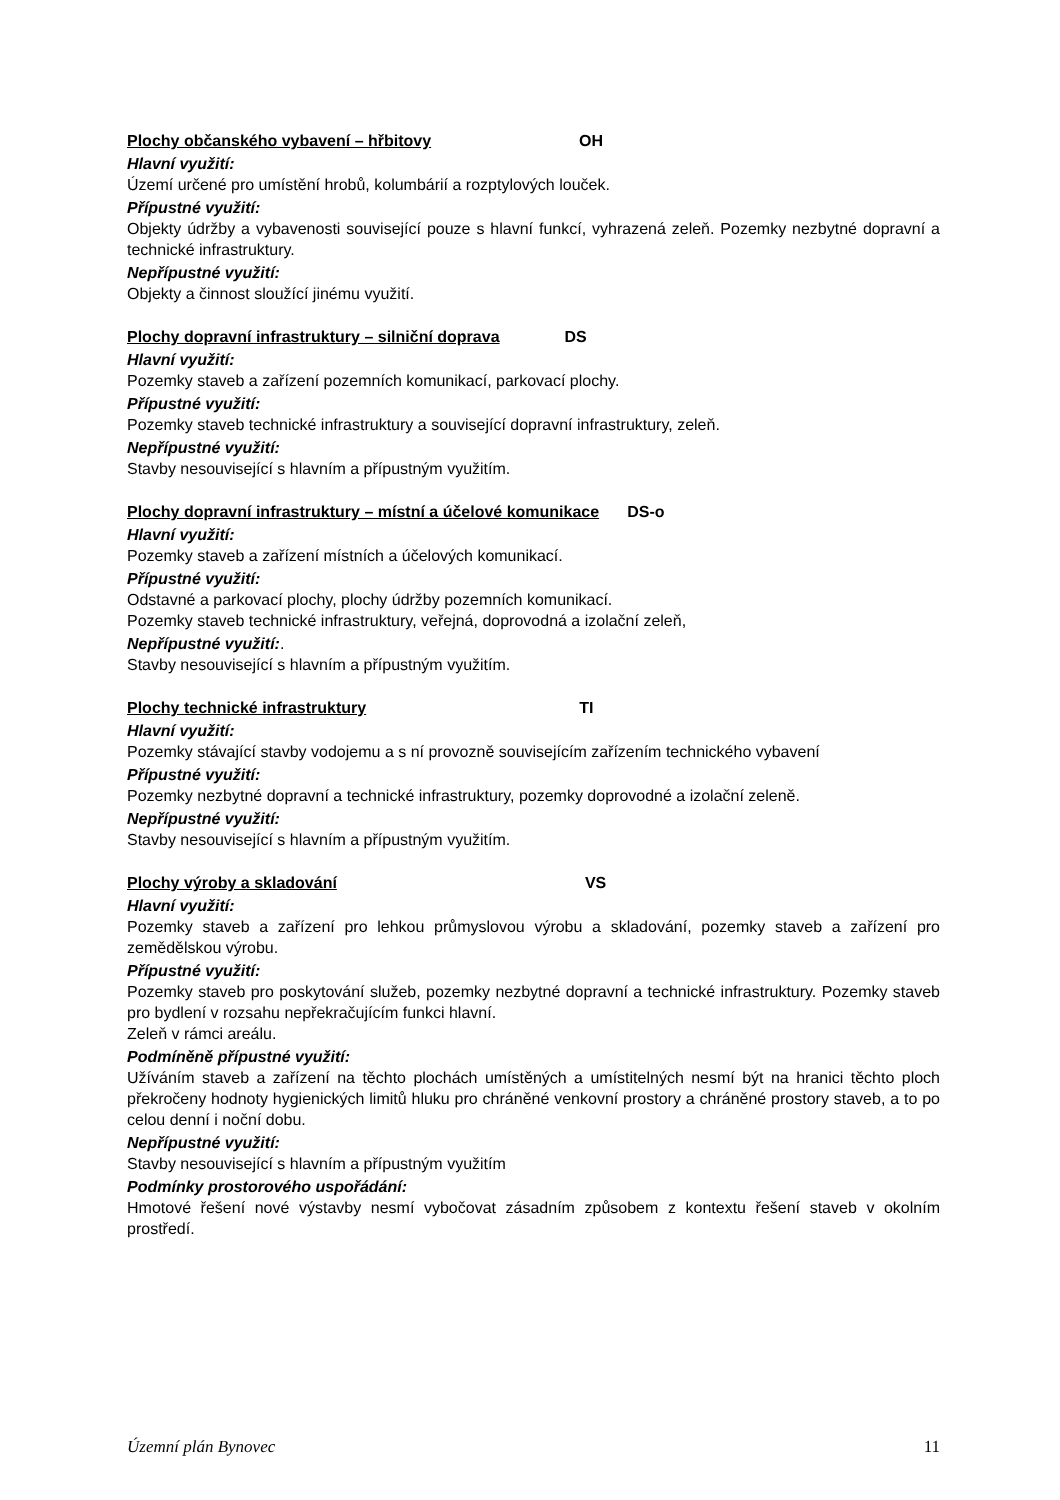Plochy občanského vybavení – hřbitovy OH
Hlavní využití:
Území určené pro umístění hrobů, kolumbárií a rozptylových louček.
Přípustné využití:
Objekty údržby a vybavenosti související pouze s hlavní funkcí, vyhrazená zeleň. Pozemky nezbytné dopravní a technické infrastruktury.
Nepřípustné využití:
Objekty a činnost sloužící jinému využití.
Plochy dopravní infrastruktury – silniční doprava DS
Hlavní využití:
Pozemky staveb a zařízení pozemních komunikací, parkovací plochy.
Přípustné využití:
Pozemky staveb technické infrastruktury a související dopravní infrastruktury, zeleň.
Nepřípustné využití:
Stavby nesouvisející s hlavním a přípustným využitím.
Plochy dopravní infrastruktury – místní a účelové komunikace DS-o
Hlavní využití:
Pozemky staveb a zařízení místních a účelových komunikací.
Přípustné využití:
Odstavné a parkovací plochy, plochy údržby pozemních komunikací.
Pozemky staveb technické infrastruktury, veřejná, doprovodná a izolační zeleň,
Nepřípustné využití:.
Stavby nesouvisející s hlavním a přípustným využitím.
Plochy technické infrastruktury TI
Hlavní využití:
Pozemky stávající stavby vodojemu a s ní provozně souvisejícím zařízením technického vybavení
Přípustné využití:
Pozemky nezbytné dopravní a technické infrastruktury, pozemky doprovodné a izolační zeleně.
Nepřípustné využití:
Stavby nesouvisející s hlavním a přípustným využitím.
Plochy výroby a skladování VS
Hlavní využití:
Pozemky staveb a zařízení pro lehkou průmyslovou výrobu a skladování, pozemky staveb a zařízení pro zemědělskou výrobu.
Přípustné využití:
Pozemky staveb pro poskytování služeb, pozemky nezbytné dopravní a technické infrastruktury. Pozemky staveb pro bydlení v rozsahu nepřekračujícím funkci hlavní.
Zeleň v rámci areálu.
Podmíněně přípustné využití:
Užíváním staveb a zařízení na těchto plochách umístěných a umístitelných nesmí být na hranici těchto ploch překročeny hodnoty hygienických limitů hluku pro chráněné venkovní prostory a chráněné prostory staveb, a to po celou denní i noční dobu.
Nepřípustné využití:
Stavby nesouvisející s hlavním a přípustným využitím
Podmínky prostorového uspořádání:
Hmotové řešení nové výstavby nesmí vybočovat zásadním způsobem z kontextu řešení staveb v okolním prostředí.
Územní plán Bynovec 11